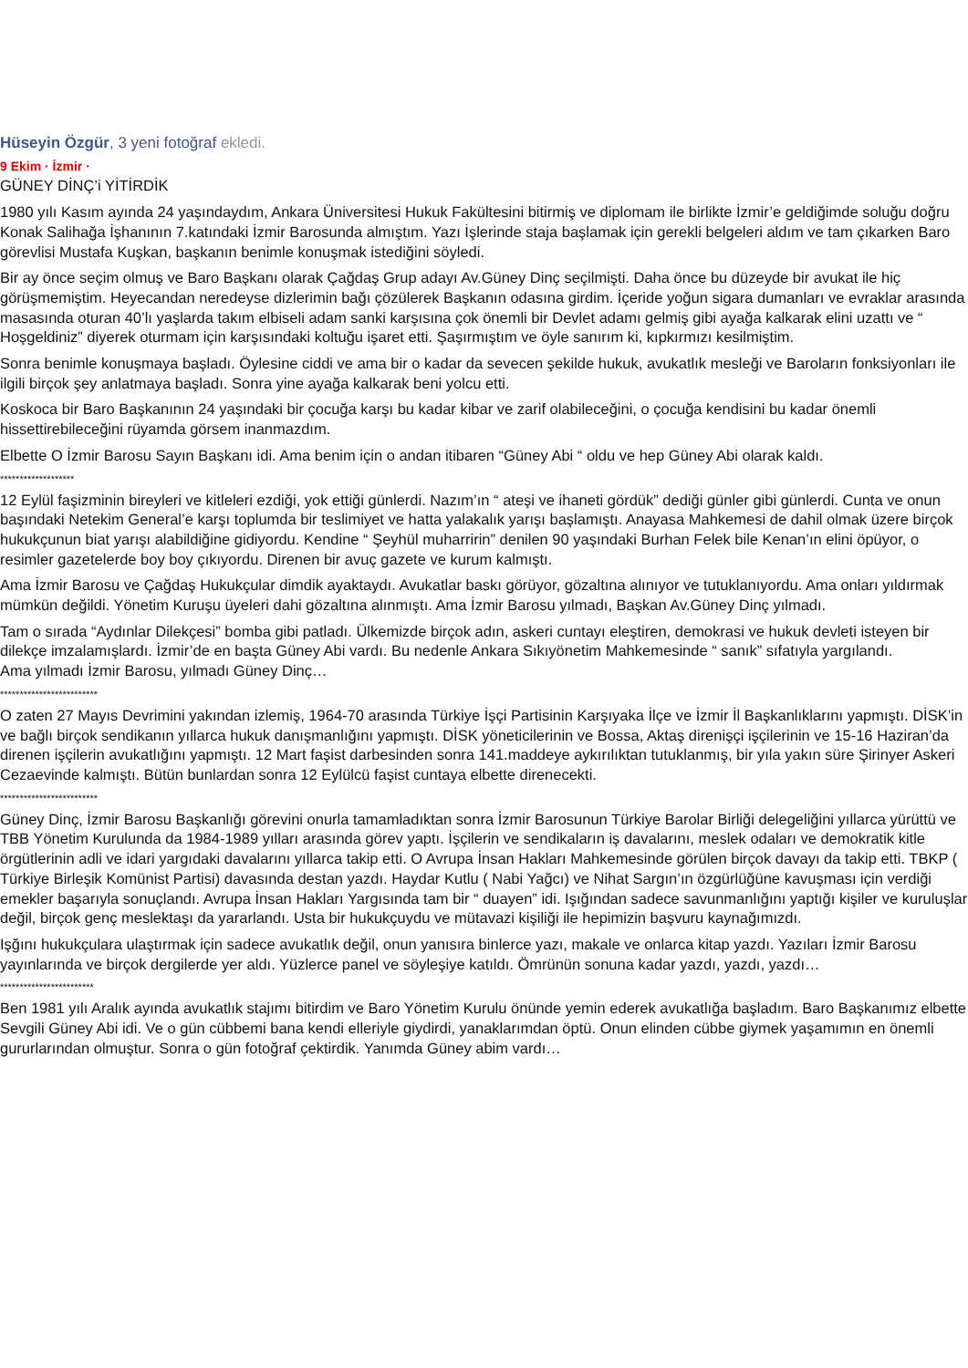Hüseyin Özgür, 3 yeni fotoğraf ekledi.
9 Ekim · İzmir ·
GÜNEY DİNÇ’i YİTİRDİK
1980 yılı Kasım ayında 24 yaşındaydım, Ankara Üniversitesi Hukuk Fakültesini bitirmiş ve diplomam ile birlikte İzmir’e geldiğimde soluğu doğru Konak Salihağa İşhanının 7.katındaki İzmir Barosunda almıştım. Yazı İşlerinde staja başlamak için gerekli belgeleri aldım ve tam çıkarken Baro görevlisi Mustafa Kuşkan, başkanın benimle konuşmak istediğini söyledi.
Bir ay önce seçim olmuş ve Baro Başkanı olarak Çağdaş Grup adayı Av.Güney Dinç seçilmişti. Daha önce bu düzeyde bir avukat ile hiç görüşmemiştim. Heyecandan neredeyse dizlerimin bağı çözülerek Başkanın odasına girdim. İçeride yoğun sigara dumanları ve evraklar arasında masasında oturan 40’lı yaşlarda takım elbiseli adam sanki karşısına çok önemli bir Devlet adamı gelmiş gibi ayağa kalkarak elini uzattı ve “ Hoşgeldiniz” diyerek oturmam için karşısındaki koltuğu işaret etti. Şaşırmıştım ve öyle sanırım ki, kıpkırmızı kesilmiştim.
Sonra benimle konuşmaya başladı. Öylesine ciddi ve ama bir o kadar da sevecen şekilde hukuk, avukatlık mesleği ve Baroların fonksiyonları ile ilgili birçok şey anlatmaya başladı. Sonra yine ayağa kalkarak beni yolcu etti.
Koskoca bir Baro Başkanının 24 yaşındaki bir çocuğa karşı bu kadar kibar ve zarif olabileceğini, o çocuğa kendisini bu kadar önemli hissettirebileceğini rüyamda görsem inanmazdım.
Elbette O İzmir Barosu Sayın Başkanı idi. Ama benim için o andan itibaren “Güney Abi “ oldu ve hep Güney Abi olarak kaldı.
*******************
12 Eylül faşizminin bireyleri ve kitleleri ezdiği, yok ettiği günlerdi. Nazım’ın “ ateşi ve ihaneti gördük” dediği günler gibi günlerdi. Cunta ve onun başındaki Netekim General’e karşı toplumda bir teslimiyet ve hatta yalakalık yarışı başlamıştı. Anayasa Mahkemesi de dahil olmak üzere birçok hukukçunun biat yarışı alabildiğine gidiyordu. Kendine “ Şeyhül muharririn” denilen 90 yaşındaki Burhan Felek bile Kenan’ın elini öpüyor, o resimler gazetelerde boy boy çıkıyordu. Direnen bir avuç gazete ve kurum kalmıştı.
Ama İzmir Barosu ve Çağdaş Hukukçular dimdik ayaktaydı. Avukatlar baskı görüyor, gözaltına alınıyor ve tutuklanıyordu. Ama onları yıldırmak mümkün değildi. Yönetim Kuruşu üyeleri dahi gözaltına alınmıştı. Ama İzmir Barosu yılmadı, Başkan Av.Güney Dinç yılmadı.
Tam o sırada “Aydınlar Dilekçesi” bomba gibi patladı. Ülkemizde birçok adın, askeri cuntayı eleştiren, demokrasi ve hukuk devleti isteyen bir dilekçe imzalamışlardı. İzmir’de en başta Güney Abi vardı. Bu nedenle Ankara Sıkıyönetim Mahkemesinde “ sanık” sıfatıyla yargılandı.
Ama yılmadı İzmir Barosu, yılmadı Güney Dinç…
*************************
O zaten 27 Mayıs Devrimini yakından izlemiş, 1964-70 arasında Türkiye İşçi Partisinin Karşıyaka İlçe ve İzmir İl Başkanlıklarını yapmıştı. DİSK’in ve bağlı birçok sendikanın yıllarca hukuk danışmanlığını yapmıştı. DİSK yöneticilerinin ve Bossa, Aktaş direnişçi işçilerinin ve 15-16 Haziran’da direnen işçilerin avukatlığını yapmıştı. 12 Mart faşist darbesinden sonra 141.maddeye aykırılıktan tutuklanmış, bir yıla yakın süre Şirinyer Askeri Cezaevinde kalmıştı. Bütün bunlardan sonra 12 Eylülcü faşist cuntaya elbette direnecekti.
*************************
Güney Dinç, İzmir Barosu Başkanlığı görevini onurla tamamladıktan sonra İzmir Barosunun Türkiye Barolar Birliği delegeliğini yıllarca yürüttü ve TBB Yönetim Kurulunda da 1984-1989 yılları arasında görev yaptı. İşçilerin ve sendikaların iş davalarını, meslek odaları ve demokratik kitle örgütlerinin adli ve idari yargıdaki davalarını yıllarca takip etti. O Avrupa İnsan Hakları Mahkemesinde görülen birçok davayı da takip etti. TBKP ( Türkiye Birleşik Komünist Partisi) davasında destan yazdı. Haydar Kutlu ( Nabi Yağcı) ve Nihat Sargın’ın özgürlüğüne kavuşması için verdiği emekler başarıyla sonuçlandı. Avrupa İnsan Hakları Yargısında tam bir “ duayen” idi. Işığından sadece savunmanlığını yaptığı kişiler ve kuruluşlar değil, birçok genç meslektaşı da yararlandı. Usta bir hukukçuydu ve mütavazi kişiliği ile hepimizin başvuru kaynağımızdı.
Işğını hukukçulara ulaştırmak için sadece avukatlık değil, onun yanısıra binlerce yazı, makale ve onlarca kitap yazdı. Yazıları İzmir Barosu yayınlarında ve birçok dergilerde yer aldı. Yüzlerce panel ve söyleşiye katıldı. Ömrünün sonuna kadar yazdı, yazdı, yazdı…
************************
Ben 1981 yılı Aralık ayında avukatlık stajımı bitirdim ve Baro Yönetim Kurulu önünde yemin ederek avukatlığa başladım. Baro Başkanımız elbette Sevgili Güney Abi idi. Ve o gün cübbemi bana kendi elleriyle giydirdi, yanaklarımdan öptü. Onun elinden cübbe giymek yaşamımın en önemli gururlarından olmuştur. Sonra o gün fotoğraf çektirdik. Yanımda Güney abim vardı…